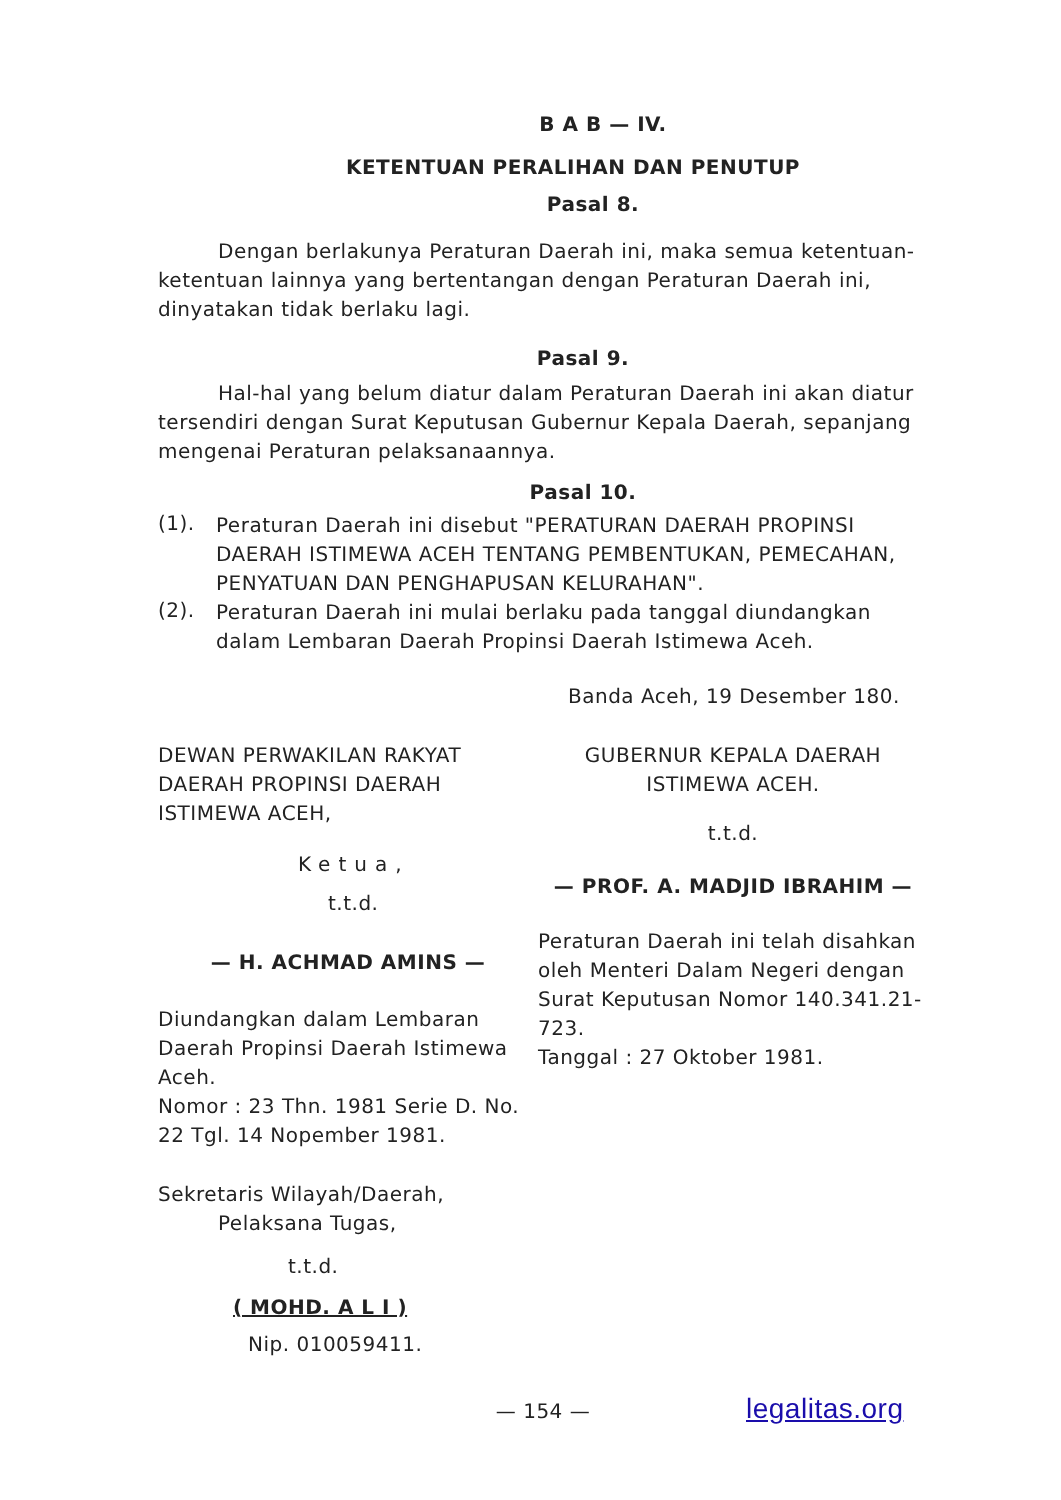B A B — IV.
KETENTUAN PERALIHAN DAN PENUTUP
Pasal 8.
Dengan berlakunya Peraturan Daerah ini, maka semua ketentuan-ketentuan lainnya yang bertentangan dengan Peraturan Daerah ini, dinyatakan tidak berlaku lagi.
Pasal 9.
Hal-hal yang belum diatur dalam Peraturan Daerah ini akan diatur tersendiri dengan Surat Keputusan Gubernur Kepala Daerah, sepanjang mengenai Peraturan pelaksanaannya.
Pasal 10.
(1).
Peraturan Daerah ini disebut "PERATURAN DAERAH PROPINSI DAERAH ISTIMEWA ACEH TENTANG PEMBENTUKAN, PEMECAHAN, PENYATUAN DAN PENGHAPUSAN KELURAHAN".
(2).
Peraturan Daerah ini mulai berlaku pada tanggal diundangkan dalam Lembaran Daerah Propinsi Daerah Istimewa Aceh.
Banda Aceh, 19 Desember 180.
DEWAN PERWAKILAN RAKYAT DAERAH PROPINSI DAERAH ISTIMEWA ACEH,
Ketua,
t.t.d.
— H. ACHMAD AMINS —
Diundangkan dalam Lembaran Daerah Propinsi Daerah Istimewa Aceh.
Nomor : 23 Thn. 1981 Serie D. No. 22 Tgl. 14 Nopember 1981.
Sekretaris Wilayah/Daerah,
Pelaksana Tugas,
t.t.d.
( MOHD. A L I )
Nip. 010059411.
GUBERNUR KEPALA DAERAH ISTIMEWA ACEH.
t.t.d.
— PROF. A. MADJID IBRAHIM —
Peraturan Daerah ini telah disahkan oleh Menteri Dalam Negeri dengan Surat Keputusan Nomor 140.341.21-723.
Tanggal : 27 Oktober 1981.
— 154 —
legalitas.org